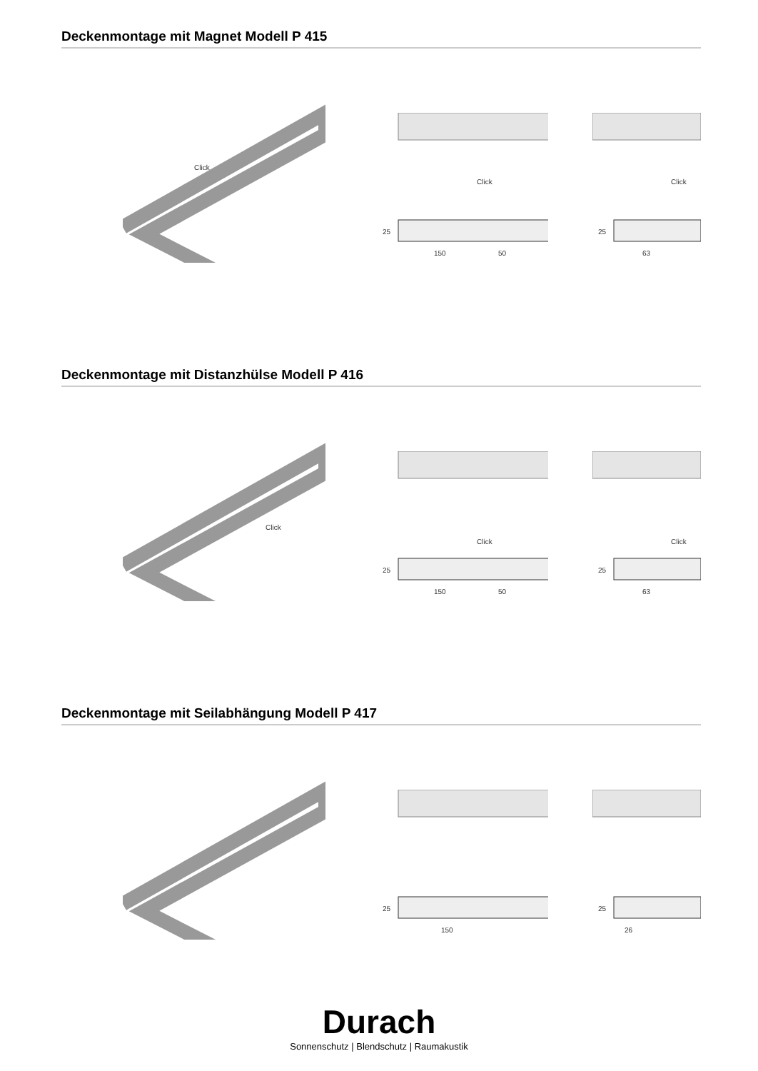Deckenmontage mit Magnet Modell P 415
Click
Click
25
150
50
Click
25
63
Deckenmontage mit Distanzhülse Modell P 416
Click
Click
25
150
50
Click
25
63
Deckenmontage mit Seilabhängung Modell P 417
25
150
25
26
Durach
Sonnenschutz | Blendschutz | Raumakustik